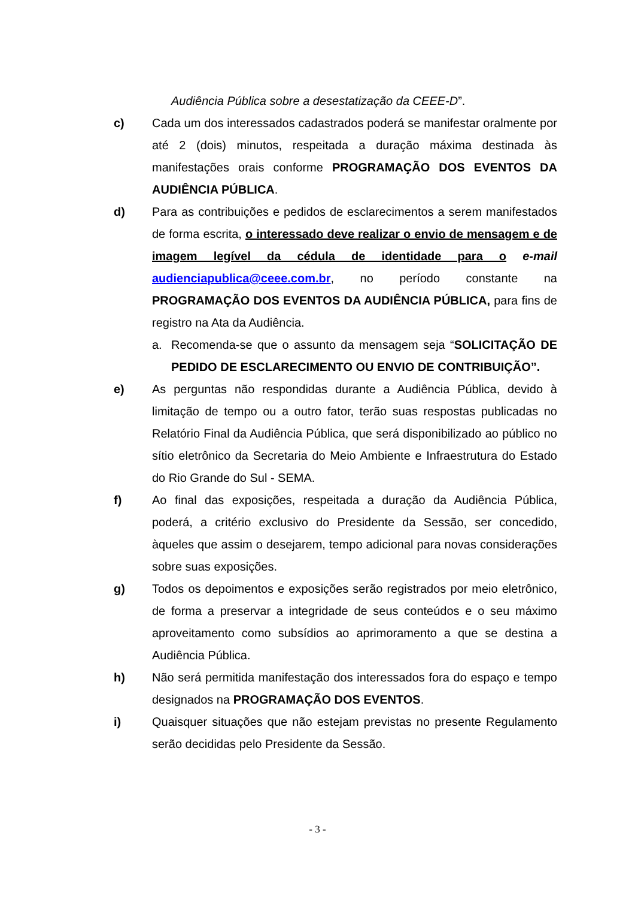Audiência Pública sobre a desestatização da CEEE-D”.
c) Cada um dos interessados cadastrados poderá se manifestar oralmente por até 2 (dois) minutos, respeitada a duração máxima destinada às manifestações orais conforme PROGRAMAÇÃO DOS EVENTOS DA AUDIÊNCIA PÚBLICA.
d) Para as contribuições e pedidos de esclarecimentos a serem manifestados de forma escrita, o interessado deve realizar o envio de mensagem e de imagem legível da cédula de identidade para o e-mail audienciapublica@ceee.com.br, no período constante na PROGRAMAÇÃO DOS EVENTOS DA AUDIÊNCIA PÚBLICA, para fins de registro na Ata da Audiência.
a. Recomenda-se que o assunto da mensagem seja “SOLICITAÇÃO DE PEDIDO DE ESCLARECIMENTO OU ENVIO DE CONTRIBUIÇÃO”.
e) As perguntas não respondidas durante a Audiência Pública, devido à limitação de tempo ou a outro fator, terão suas respostas publicadas no Relatório Final da Audiência Pública, que será disponibilizado ao público no sítio eletrônico da Secretaria do Meio Ambiente e Infraestrutura do Estado do Rio Grande do Sul - SEMA.
f) Ao final das exposições, respeitada a duração da Audiência Pública, poderá, a critério exclusivo do Presidente da Sessão, ser concedido, àqueles que assim o desejarem, tempo adicional para novas considerações sobre suas exposições.
g) Todos os depoimentos e exposições serão registrados por meio eletrônico, de forma a preservar a integridade de seus conteúdos e o seu máximo aproveitamento como subsídios ao aprimoramento a que se destina a Audiência Pública.
h) Não será permitida manifestação dos interessados fora do espaço e tempo designados na PROGRAMAÇÃO DOS EVENTOS.
i) Quaisquer situações que não estejam previstas no presente Regulamento serão decididas pelo Presidente da Sessão.
- 3 -